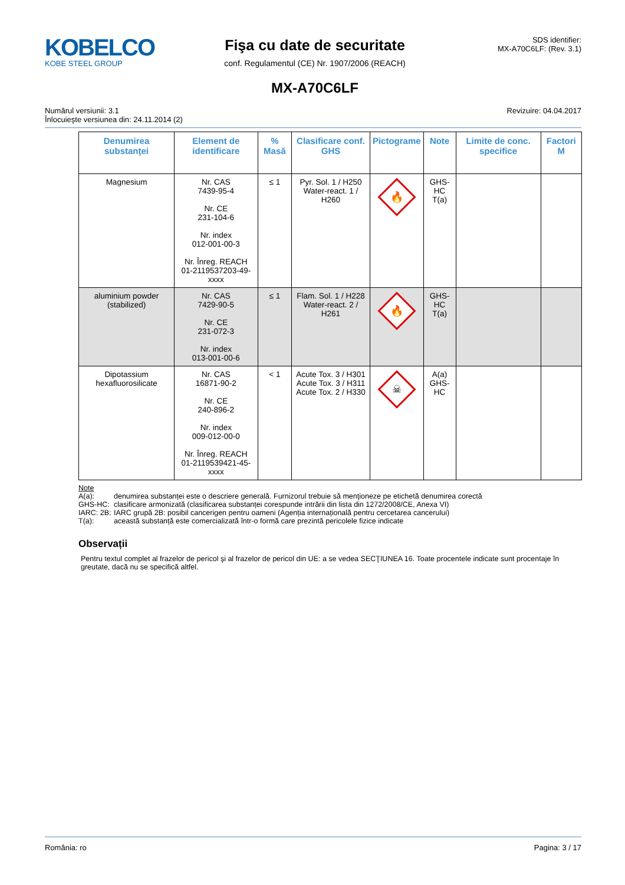KOBELCO
KOBE STEEL GROUP
Fişa cu date de securitate
conf. Regulamentul (CE) Nr. 1907/2006 (REACH)
MX-A70C6LF
SDS identifier:
MX-A70C6LF: (Rev. 3.1)
Numărul versiunii: 3.1
Înlocuieşte versiunea din: 24.11.2014 (2)
Revizuire: 04.04.2017
| Denumirea substanței | Element de identificare | % Masă | Clasificare conf. GHS | Pictograme | Note | Limite de conc. specifice | Factori M |
| --- | --- | --- | --- | --- | --- | --- | --- |
| Magnesium | Nr. CAS 7439-95-4 Nr. CE 231-104-6 Nr. index 012-001-00-3 Nr. Înreg. REACH 01-2119537203-49-xxxx | ≤ 1 | Pyr. Sol. 1 / H250 Water-react. 1 / H260 | 🔥 | GHS-HC T(a) | | |
| aluminium powder (stabilized) | Nr. CAS 7429-90-5 Nr. CE 231-072-3 Nr. index 013-001-00-6 | ≤ 1 | Flam. Sol. 1 / H228 Water-react. 2 / H261 | 🔥 | GHS-HC T(a) | | |
| Dipotassium hexafluorosilicate | Nr. CAS 16871-90-2 Nr. CE 240-896-2 Nr. index 009-012-00-0 Nr. Înreg. REACH 01-2119539421-45-xxxx | < 1 | Acute Tox. 3 / H301 Acute Tox. 3 / H311 Acute Tox. 2 / H330 | ☠ | A(a) GHS-HC | | |
Note
A(a): denumirea substanței este o descriere generală. Furnizorul trebuie să menţioneze pe etichetă denumirea corectă
GHS-HC: clasificare armonizată (clasificarea substanței corespunde intrării din lista din 1272/2008/CE, Anexa VI)
IARC: 2B: IARC grupă 2B: posibil cancerigen pentru oameni (Agenția internațională pentru cercetarea cancerului)
T(a): această substanță este comercializată într-o formă care prezintă pericolele fizice indicate
Observații
Pentru textul complet al frazelor de pericol şi al frazelor de pericol din UE: a se vedea SECŢIUNEA 16. Toate procentele indicate sunt procentaje în greutate, dacă nu se specifică altfel.
România: ro Pagina: 3 / 17